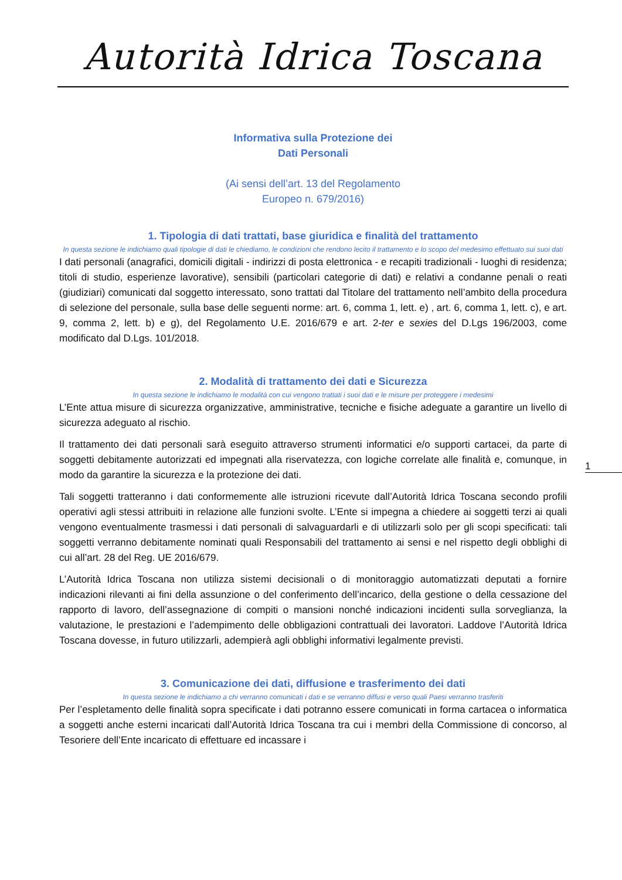Autorità Idrica Toscana
1
Informativa sulla Protezione dei
Dati Personali
(Ai sensi dell’art. 13 del Regolamento
Europeo n. 679/2016)
1. Tipologia di dati trattati, base giuridica e finalità del trattamento
In questa sezione le indichiamo quali tipologie di dati le chiediamo, le condizioni che rendono lecito il trattamento e lo scopo del medesimo effettuato sui suoi dati
I dati personali (anagrafici, domicili digitali - indirizzi di posta elettronica - e recapiti tradizionali - luoghi di residenza; titoli di studio, esperienze lavorative), sensibili (particolari categorie di dati) e relativi a condanne penali o reati (giudiziari) comunicati dal soggetto interessato, sono trattati dal Titolare del trattamento nell’ambito della procedura di selezione del personale, sulla base delle seguenti norme: art. 6, comma 1, lett. e) , art. 6, comma 1, lett. c), e art. 9, comma 2, lett. b) e g), del Regolamento U.E. 2016/679 e art. 2-ter e sexies del D.Lgs 196/2003, come modificato dal D.Lgs. 101/2018.
2. Modalità di trattamento dei dati e Sicurezza
In questa sezione le indichiamo le modalità con cui vengono trattati i suoi dati e le misure per proteggere i medesimi
L’Ente attua misure di sicurezza organizzative, amministrative, tecniche e fisiche adeguate a garantire un livello di sicurezza adeguato al rischio.
Il trattamento dei dati personali sarà eseguito attraverso strumenti informatici e/o supporti cartacei, da parte di soggetti debitamente autorizzati ed impegnati alla riservatezza, con logiche correlate alle finalità e, comunque, in modo da garantire la sicurezza e la protezione dei dati.
Tali soggetti tratteranno i dati conformemente alle istruzioni ricevute dall’Autorità Idrica Toscana secondo profili operativi agli stessi attribuiti in relazione alle funzioni svolte. L’Ente si impegna a chiedere ai soggetti terzi ai quali vengono eventualmente trasmessi i dati personali di salvaguardarli e di utilizzarli solo per gli scopi specificati: tali soggetti verranno debitamente nominati quali Responsabili del trattamento ai sensi e nel rispetto degli obblighi di cui all’art. 28 del Reg. UE 2016/679.
L’Autorità Idrica Toscana non utilizza sistemi decisionali o di monitoraggio automatizzati deputati a fornire indicazioni rilevanti ai fini della assunzione o del conferimento dell’incarico, della gestione o della cessazione del rapporto di lavoro, dell’assegnazione di compiti o mansioni nonché indicazioni incidenti sulla sorveglianza, la valutazione, le prestazioni e l’adempimento delle obbligazioni contrattuali dei lavoratori. Laddove l’Autorità Idrica Toscana dovesse, in futuro utilizzarli, adempierà agli obblighi informativi legalmente previsti.
3. Comunicazione dei dati, diffusione e trasferimento dei dati
In questa sezione le indichiamo a chi verranno comunicati i dati e se verranno diffusi e verso quali Paesi verranno trasferiti
Per l’espletamento delle finalità sopra specificate i dati potranno essere comunicati in forma cartacea o informatica a soggetti anche esterni incaricati dall’Autorità Idrica Toscana tra cui i membri della Commissione di concorso, al Tesoriere dell’Ente incaricato di effettuare ed incassare i